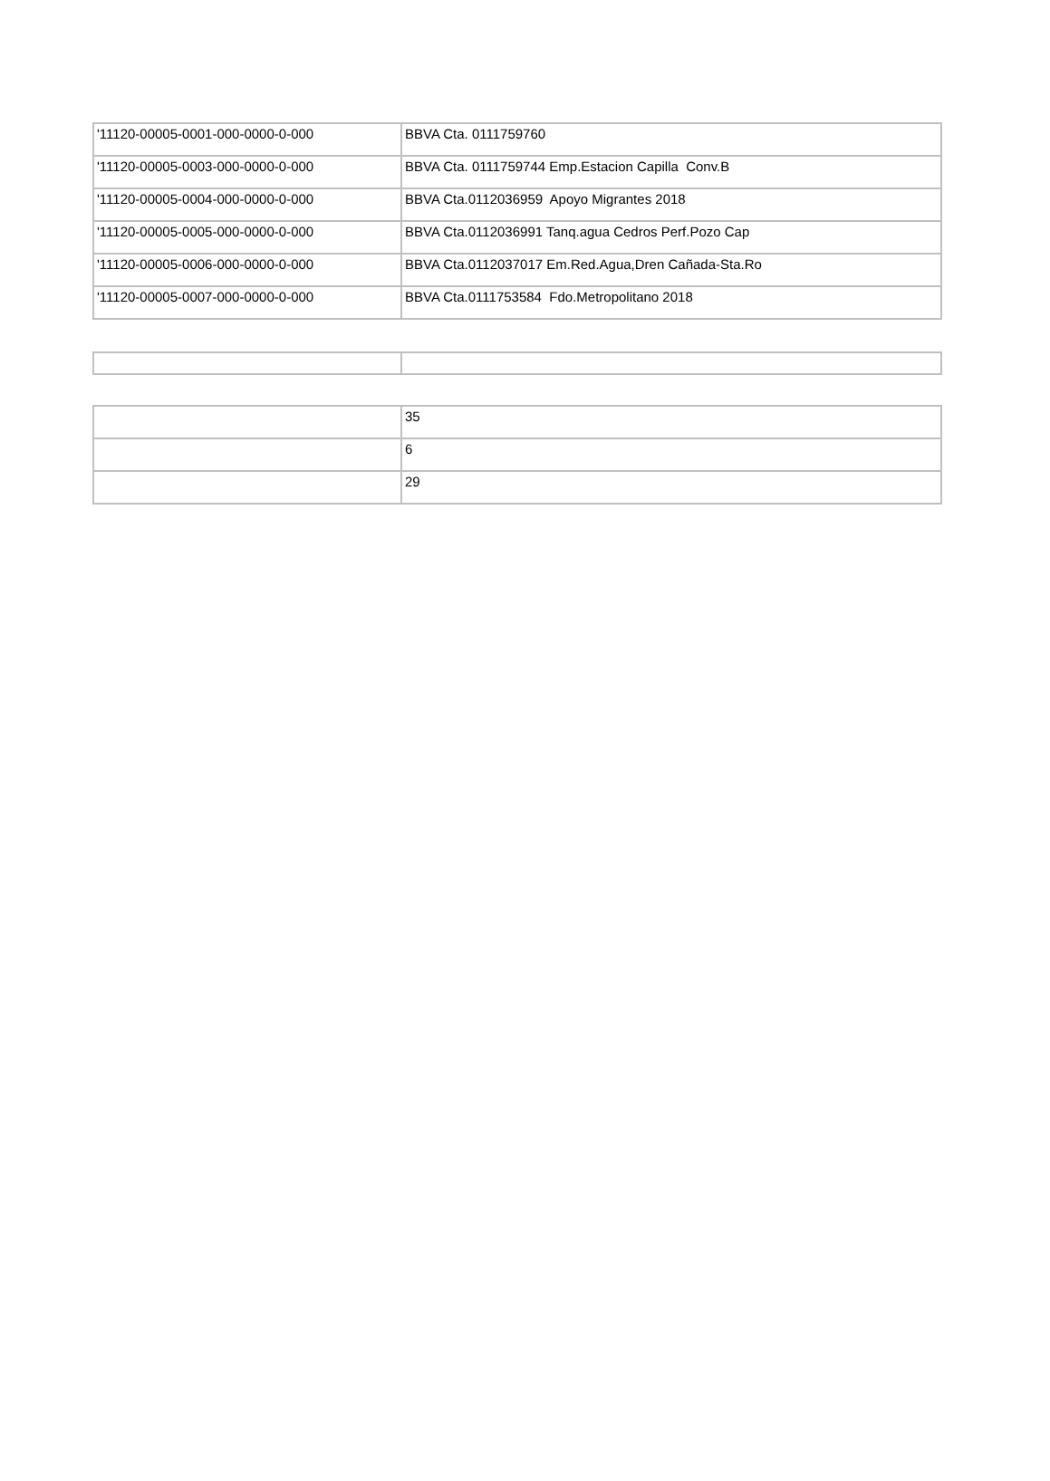| '11120-00005-0001-000-0000-0-000 | BBVA Cta. 0111759760 |
| '11120-00005-0003-000-0000-0-000 | BBVA Cta. 0111759744 Emp.Estacion Capilla Conv.B |
| '11120-00005-0004-000-0000-0-000 | BBVA Cta.0112036959 Apoyo Migrantes 2018 |
| '11120-00005-0005-000-0000-0-000 | BBVA Cta.0112036991 Tanq.agua Cedros Perf.Pozo Cap |
| '11120-00005-0006-000-0000-0-000 | BBVA Cta.0112037017 Em.Red.Agua,Dren Cañada-Sta.Ro |
| '11120-00005-0007-000-0000-0-000 | BBVA Cta.0111753584 Fdo.Metropolitano 2018 |
| | 35 |
| | 6 |
| | 29 |